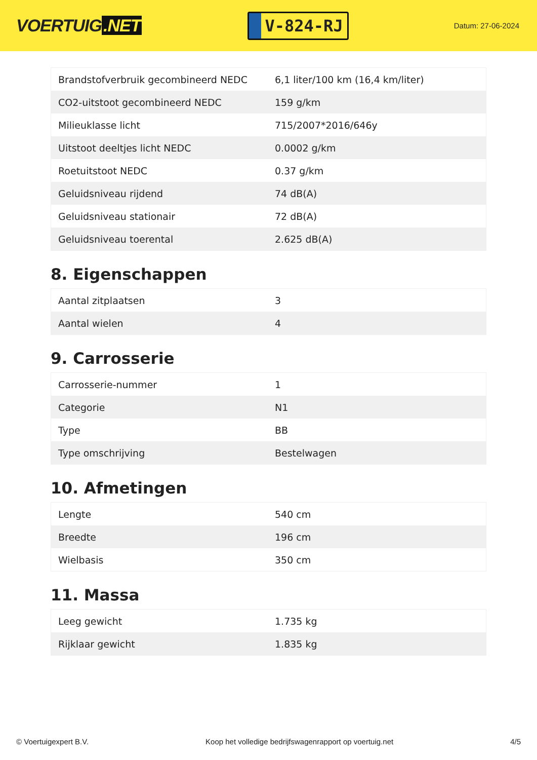VOERTUIG.NET
V-824-RJ
Datum: 27-06-2024
| Brandstofverbruik gecombineerd NEDC | 6,1 liter/100 km (16,4 km/liter) |
| CO2-uitstoot gecombineerd NEDC | 159 g/km |
| Milieuklasse licht | 715/2007*2016/646y |
| Uitstoot deeltjes licht NEDC | 0.0002 g/km |
| Roetuitstoot NEDC | 0.37 g/km |
| Geluidsniveau rijdend | 74 dB(A) |
| Geluidsniveau stationair | 72 dB(A) |
| Geluidsniveau toerental | 2.625 dB(A) |
8. Eigenschappen
| Aantal zitplaatsen | 3 |
| Aantal wielen | 4 |
9. Carrosserie
| Carrosserie-nummer | 1 |
| Categorie | N1 |
| Type | BB |
| Type omschrijving | Bestelwagen |
10. Afmetingen
| Lengte | 540 cm |
| Breedte | 196 cm |
| Wielbasis | 350 cm |
11. Massa
| Leeg gewicht | 1.735 kg |
| Rijklaar gewicht | 1.835 kg |
© Voertuigexpert B.V. Koop het volledige bedrijfswagenrapport op voertuig.net 4/5